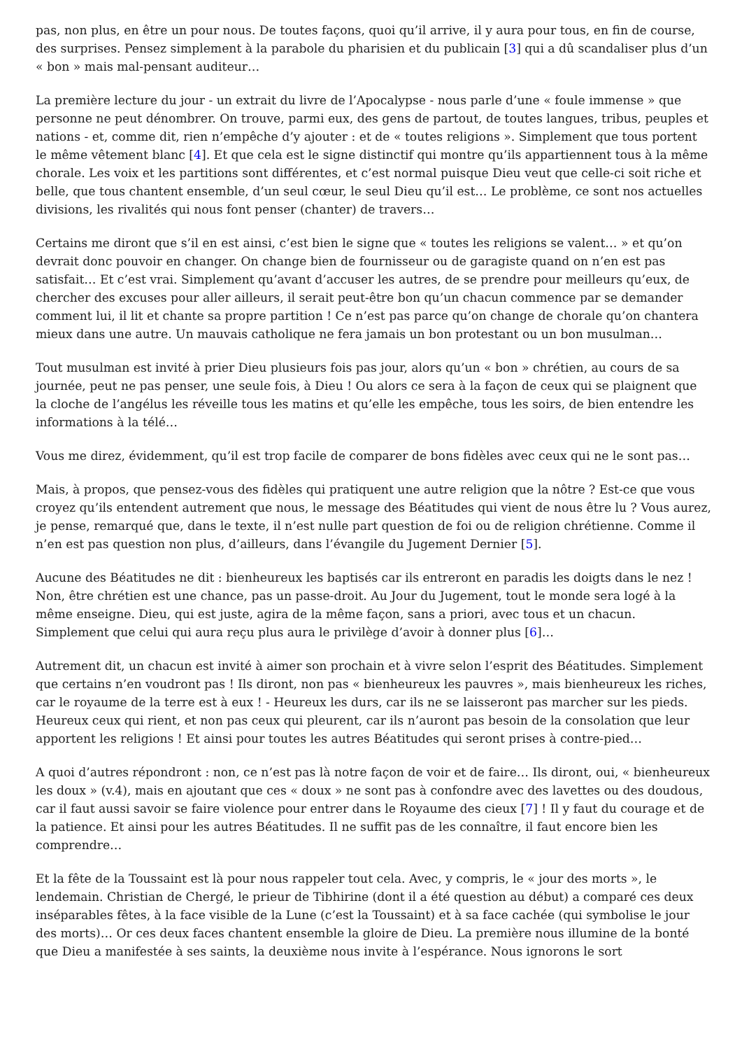pas, non plus, en être un pour nous. De toutes façons, quoi qu’il arrive, il y aura pour tous, en fin de course, des surprises. Pensez simplement à la parabole du pharisien et du publicain [3] qui a dû scandaliser plus d’un « bon » mais mal-pensant auditeur…
La première lecture du jour - un extrait du livre de l’Apocalypse - nous parle d’une « foule immense » que personne ne peut dénombrer. On trouve, parmi eux, des gens de partout, de toutes langues, tribus, peuples et nations - et, comme dit, rien n’empêche d’y ajouter : et de « toutes religions ». Simplement que tous portent le même vêtement blanc [4]. Et que cela est le signe distinctif qui montre qu’ils appartiennent tous à la même chorale. Les voix et les partitions sont différentes, et c’est normal puisque Dieu veut que celle-ci soit riche et belle, que tous chantent ensemble, d’un seul cœur, le seul Dieu qu’il est… Le problème, ce sont nos actuelles divisions, les rivalités qui nous font penser (chanter) de travers…
Certains me diront que s’il en est ainsi, c’est bien le signe que « toutes les religions se valent… » et qu’on devrait donc pouvoir en changer. On change bien de fournisseur ou de garagiste quand on n’en est pas satisfait… Et c’est vrai. Simplement qu’avant d’accuser les autres, de se prendre pour meilleurs qu’eux, de chercher des excuses pour aller ailleurs, il serait peut-être bon qu’un chacun commence par se demander comment lui, il lit et chante sa propre partition ! Ce n’est pas parce qu’on change de chorale qu’on chantera mieux dans une autre. Un mauvais catholique ne fera jamais un bon protestant ou un bon musulman…
Tout musulman est invité à prier Dieu plusieurs fois pas jour, alors qu’un « bon » chrétien, au cours de sa journée, peut ne pas penser, une seule fois, à Dieu ! Ou alors ce sera à la façon de ceux qui se plaignent que la cloche de l’angélus les réveille tous les matins et qu’elle les empêche, tous les soirs, de bien entendre les informations à la télé…
Vous me direz, évidemment, qu’il est trop facile de comparer de bons fidèles avec ceux qui ne le sont pas…
Mais, à propos, que pensez-vous des fidèles qui pratiquent une autre religion que la nôtre ? Est-ce que vous croyez qu’ils entendent autrement que nous, le message des Béatitudes qui vient de nous être lu ? Vous aurez, je pense, remarqué que, dans le texte, il n’est nulle part question de foi ou de religion chrétienne. Comme il n’en est pas question non plus, d’ailleurs, dans l’évangile du Jugement Dernier [5].
Aucune des Béatitudes ne dit : bienheureux les baptisés car ils entreront en paradis les doigts dans le nez ! Non, être chrétien est une chance, pas un passe-droit. Au Jour du Jugement, tout le monde sera logé à la même enseigne. Dieu, qui est juste, agira de la même façon, sans a priori, avec tous et un chacun. Simplement que celui qui aura reçu plus aura le privilège d’avoir à donner plus [6]…
Autrement dit, un chacun est invité à aimer son prochain et à vivre selon l’esprit des Béatitudes. Simplement que certains n’en voudront pas ! Ils diront, non pas « bienheureux les pauvres », mais bienheureux les riches, car le royaume de la terre est à eux ! - Heureux les durs, car ils ne se laisseront pas marcher sur les pieds. Heureux ceux qui rient, et non pas ceux qui pleurent, car ils n’auront pas besoin de la consolation que leur apportent les religions ! Et ainsi pour toutes les autres Béatitudes qui seront prises à contre-pied…
A quoi d’autres répondront : non, ce n’est pas là notre façon de voir et de faire… Ils diront, oui, « bienheureux les doux » (v.4), mais en ajoutant que ces « doux » ne sont pas à confondre avec des lavettes ou des doudous, car il faut aussi savoir se faire violence pour entrer dans le Royaume des cieux [7] ! Il y faut du courage et de la patience. Et ainsi pour les autres Béatitudes. Il ne suffit pas de les connaître, il faut encore bien les comprendre…
Et la fête de la Toussaint est là pour nous rappeler tout cela. Avec, y compris, le « jour des morts », le lendemain. Christian de Chergé, le prieur de Tibhirine (dont il a été question au début) a comparé ces deux inséparables fêtes, à la face visible de la Lune (c’est la Toussaint) et à sa face cachée (qui symbolise le jour des morts)… Or ces deux faces chantent ensemble la gloire de Dieu. La première nous illumine de la bonté que Dieu a manifestée à ses saints, la deuxième nous invite à l’espérance. Nous ignorons le sort